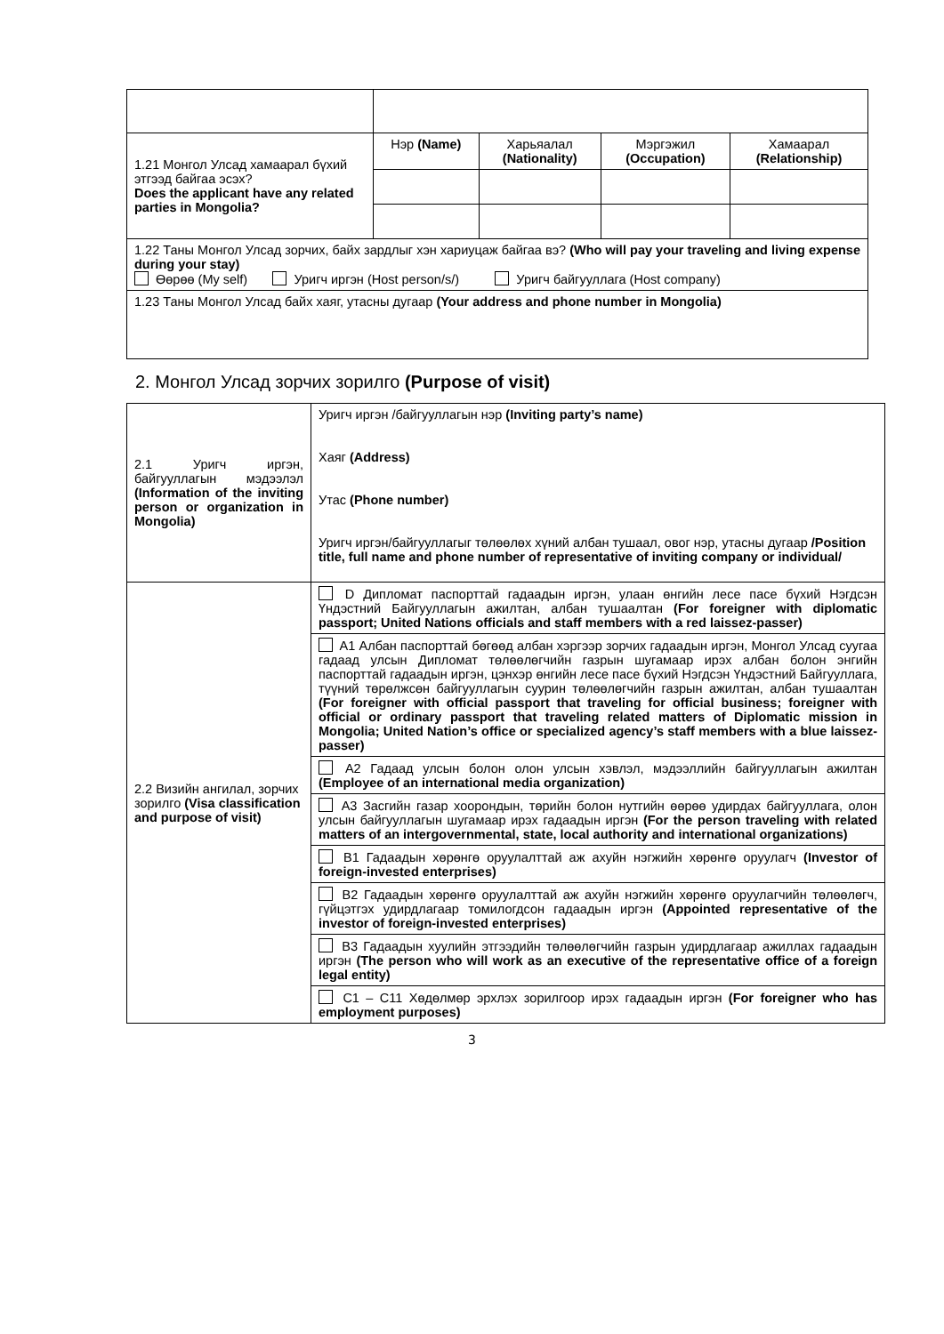| 1.21 Монгол Улсад хамаарал бүхий этгээд байгаа эсэх? Does the applicant have any related parties in Mongolia? | Нэр (Name) | Харьяалал (Nationality) | Мэргэжил (Occupation) | Хамаарал (Relationship) |
| 1.22 Таны Монгол Улсад зорчих, байх зардлыг хэн хариуцаж байгаа вэ? (Who will pay your traveling and living expense during your stay) Өөрөө (My self) Уригч иргэн (Host person/s/) Уригч байгууллага (Host company) | | | | |
| 1.23 Таны Монгол Улсад байх хаяг, утасны дугаар (Your address and phone number in Mongolia) | | | | |
2. Монгол Улсад зорчих зорилго (Purpose of visit)
| 2.1 Уригч иргэн, байгууллагын мэдээлэл (Information of the inviting person or organization in Mongolia) | Уригч иргэн /байгууллагын нэр (Inviting party’s name) Хаяг (Address) Утас (Phone number) Уригч иргэн/байгууллагыг төлөөлөх хүний албан тушаал, овог нэр, утасны дугаар /Position title, full name and phone number of representative of inviting company or individual/ |
| 2.2 Визийн ангилал, зорчих зорилго (Visa classification and purpose of visit) | D Дипломат паспорттай гадаадын иргэн, улаан өнгийн лесе пасе бүхий Нэгдсэн Үндэстний Байгууллагын ажилтан, албан тушаалтан (For foreigner with diplomatic passport; United Nations officials and staff members with a red laissez-passer) |
| | A1 Албан паспорттай бөгөөд албан хэргээр зорчих гадаадын иргэн, Монгол Улсад суугаа гадаад улсын Дипломат төлөөлөгчийн газрын шугамаар ирэх албан болон энгийн паспорттай гадаадын иргэн, цэнхэр өнгийн лесе пасе бүхий Нэгдсэн Үндэстний Байгууллага, түүний төрөлжсөн байгууллагын суурин төлөөлөгчийн газрын ажилтан, албан тушаалтан (For foreigner with official passport that traveling for official business; foreigner with official or ordinary passport that traveling related matters of Diplomatic mission in Mongolia; United Nation’s office or specialized agency’s staff members with a blue laissez-passer) |
| | A2 Гадаад улсын болон олон улсын хэвлэл, мэдээллийн байгууллагын ажилтан (Employee of an international media organization) |
| | A3 Засгийн газар хоорондын, төрийн болон нутгийн өөрөө удирдах байгууллага, олон улсын байгууллагын шугамаар ирэх гадаадын иргэн (For the person traveling with related matters of an intergovernmental, state, local authority and international organizations) |
| | B1 Гадаадын хөрөнгө оруулалттай аж ахуйн нэгжийн хөрөнгө оруулагч (Investor of foreign-invested enterprises) |
| | B2 Гадаадын хөрөнгө оруулалттай аж ахуйн нэгжийн хөрөнгө оруулагчийн төлөөлөгч, гүйцэтгэх удирдлагаар томилогдсон гадаадын иргэн (Appointed representative of the investor of foreign-invested enterprises) |
| | B3 Гадаадын хуулийн этгээдийн төлөөлөгчийн газрын удирдлагаар ажиллах гадаадын иргэн (The person who will work as an executive of the representative office of a foreign legal entity) |
| | C1 – C11 Хөдөлмөр эрхлэх зорилгоор ирэх гадаадын иргэн (For foreigner who has employment purposes) |
3